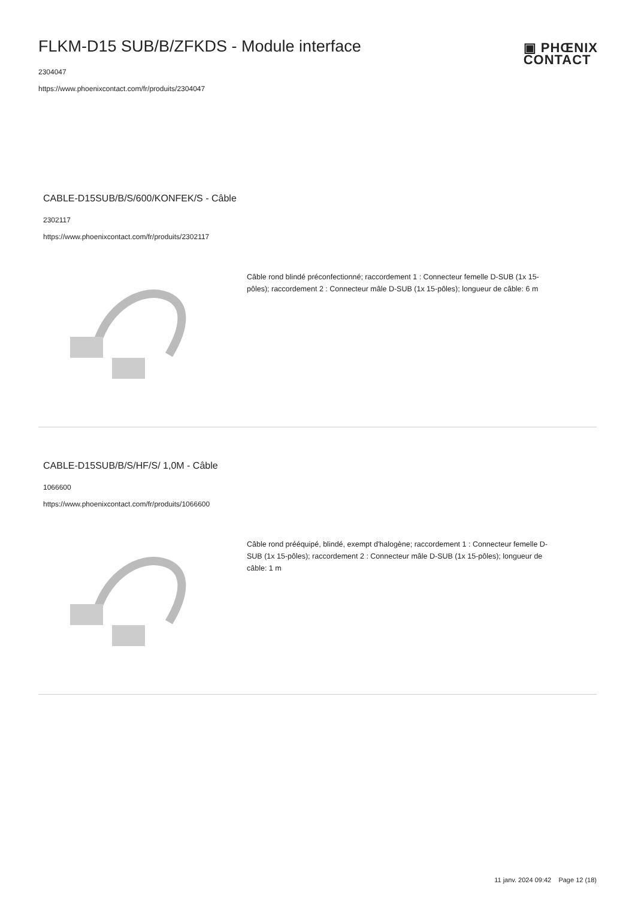FLKM-D15 SUB/B/ZFKDS - Module interface
2304047
https://www.phoenixcontact.com/fr/produits/2304047
▣ PHŒNIX
CONTACT
CABLE-D15SUB/B/S/600/KONFEK/S - Câble
2302117
https://www.phoenixcontact.com/fr/produits/2302117
Câble rond blindé préconfectionné; raccordement 1 : Connecteur femelle D-SUB (1x 15-pôles); raccordement 2 : Connecteur mâle D-SUB (1x 15-pôles); longueur de câble: 6 m
CABLE-D15SUB/B/S/HF/S/ 1,0M - Câble
1066600
https://www.phoenixcontact.com/fr/produits/1066600
Câble rond prééquipé, blindé, exempt d'halogène; raccordement 1 : Connecteur femelle D-SUB (1x 15-pôles); raccordement 2 : Connecteur mâle D-SUB (1x 15-pôles); longueur de câble: 1 m
11 janv. 2024 09:42 Page 12 (18)